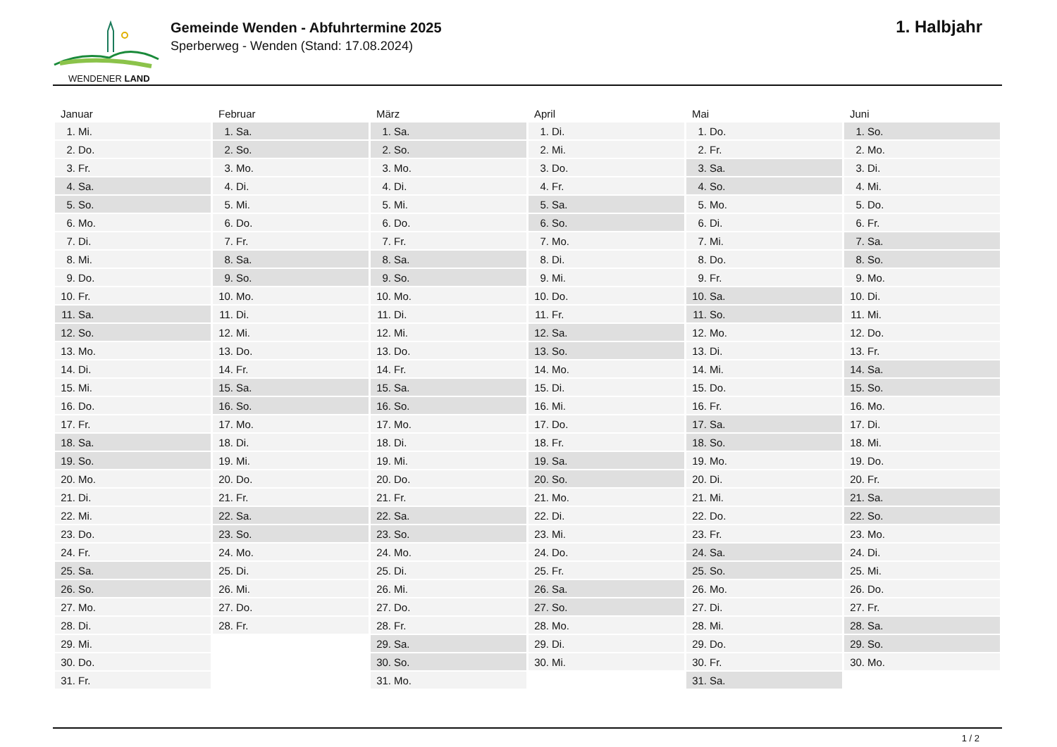WENDENER LAND
Gemeinde Wenden - Abfuhrtermine 2025
Sperberweg - Wenden (Stand: 17.08.2024)
1. Halbjahr
| Januar | Februar | März | April | Mai | Juni |
| --- | --- | --- | --- | --- | --- |
| 1. Mi. | 1. Sa. | 1. Sa. | 1. Di. | 1. Do. | 1. So. |
| 2. Do. | 2. So. | 2. So. | 2. Mi. | 2. Fr. | 2. Mo. |
| 3. Fr. | 3. Mo. | 3. Mo. | 3. Do. | 3. Sa. | 3. Di. |
| 4. Sa. | 4. Di. | 4. Di. | 4. Fr. | 4. So. | 4. Mi. |
| 5. So. | 5. Mi. | 5. Mi. | 5. Sa. | 5. Mo. | 5. Do. |
| 6. Mo. | 6. Do. | 6. Do. | 6. So. | 6. Di. | 6. Fr. |
| 7. Di. | 7. Fr. | 7. Fr. | 7. Mo. | 7. Mi. | 7. Sa. |
| 8. Mi. | 8. Sa. | 8. Sa. | 8. Di. | 8. Do. | 8. So. |
| 9. Do. | 9. So. | 9. So. | 9. Mi. | 9. Fr. | 9. Mo. |
| 10. Fr. | 10. Mo. | 10. Mo. | 10. Do. | 10. Sa. | 10. Di. |
| 11. Sa. | 11. Di. | 11. Di. | 11. Fr. | 11. So. | 11. Mi. |
| 12. So. | 12. Mi. | 12. Mi. | 12. Sa. | 12. Mo. | 12. Do. |
| 13. Mo. | 13. Do. | 13. Do. | 13. So. | 13. Di. | 13. Fr. |
| 14. Di. | 14. Fr. | 14. Fr. | 14. Mo. | 14. Mi. | 14. Sa. |
| 15. Mi. | 15. Sa. | 15. Sa. | 15. Di. | 15. Do. | 15. So. |
| 16. Do. | 16. So. | 16. So. | 16. Mi. | 16. Fr. | 16. Mo. |
| 17. Fr. | 17. Mo. | 17. Mo. | 17. Do. | 17. Sa. | 17. Di. |
| 18. Sa. | 18. Di. | 18. Di. | 18. Fr. | 18. So. | 18. Mi. |
| 19. So. | 19. Mi. | 19. Mi. | 19. Sa. | 19. Mo. | 19. Do. |
| 20. Mo. | 20. Do. | 20. Do. | 20. So. | 20. Di. | 20. Fr. |
| 21. Di. | 21. Fr. | 21. Fr. | 21. Mo. | 21. Mi. | 21. Sa. |
| 22. Mi. | 22. Sa. | 22. Sa. | 22. Di. | 22. Do. | 22. So. |
| 23. Do. | 23. So. | 23. So. | 23. Mi. | 23. Fr. | 23. Mo. |
| 24. Fr. | 24. Mo. | 24. Mo. | 24. Do. | 24. Sa. | 24. Di. |
| 25. Sa. | 25. Di. | 25. Di. | 25. Fr. | 25. So. | 25. Mi. |
| 26. So. | 26. Mi. | 26. Mi. | 26. Sa. | 26. Mo. | 26. Do. |
| 27. Mo. | 27. Do. | 27. Do. | 27. So. | 27. Di. | 27. Fr. |
| 28. Di. | 28. Fr. | 28. Fr. | 28. Mo. | 28. Mi. | 28. Sa. |
| 29. Mi. | | 29. Sa. | 29. Di. | 29. Do. | 29. So. |
| 30. Do. | | 30. So. | 30. Mi. | 30. Fr. | 30. Mo. |
| 31. Fr. | | 31. Mo. | | 31. Sa. | |
1 / 2